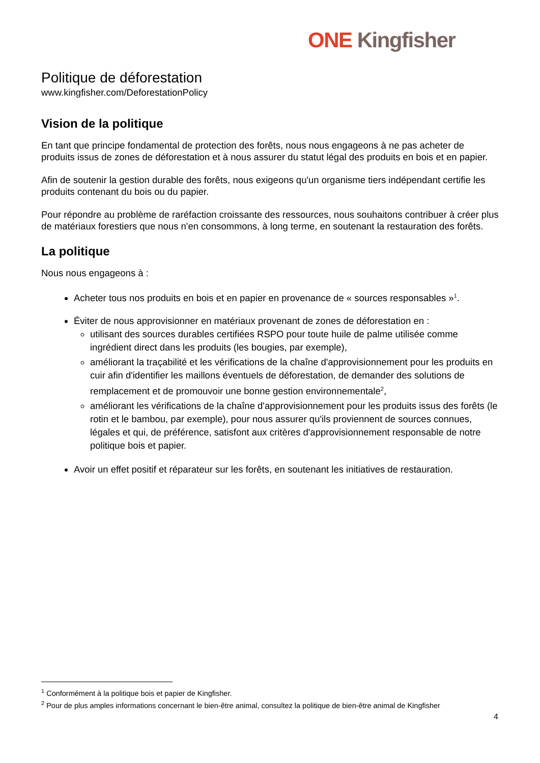ONE Kingfisher
Politique de déforestation
www.kingfisher.com/DeforestationPolicy
Vision de la politique
En tant que principe fondamental de protection des forêts, nous nous engageons à ne pas acheter de produits issus de zones de déforestation et à nous assurer du statut légal des produits en bois et en papier.
Afin de soutenir la gestion durable des forêts, nous exigeons qu'un organisme tiers indépendant certifie les produits contenant du bois ou du papier.
Pour répondre au problème de raréfaction croissante des ressources, nous souhaitons contribuer à créer plus de matériaux forestiers que nous n'en consommons, à long terme, en soutenant la restauration des forêts.
La politique
Nous nous engageons à :
Acheter tous nos produits en bois et en papier en provenance de « sources responsables »<sup>1</sup>.
Éviter de nous approvisionner en matériaux provenant de zones de déforestation en :
utilisant des sources durables certifiées RSPO pour toute huile de palme utilisée comme ingrédient direct dans les produits (les bougies, par exemple),
améliorant la traçabilité et les vérifications de la chaîne d'approvisionnement pour les produits en cuir afin d'identifier les maillons éventuels de déforestation, de demander des solutions de remplacement et de promouvoir une bonne gestion environnementale<sup>2</sup>,
améliorant les vérifications de la chaîne d'approvisionnement pour les produits issus des forêts (le rotin et le bambou, par exemple), pour nous assurer qu'ils proviennent de sources connues, légales et qui, de préférence, satisfont aux critères d'approvisionnement responsable de notre politique bois et papier.
Avoir un effet positif et réparateur sur les forêts, en soutenant les initiatives de restauration.
<sup>1</sup> Conformément à la politique bois et papier de Kingfisher.
<sup>2</sup> Pour de plus amples informations concernant le bien-être animal, consultez la politique de bien-être animal de Kingfisher
4